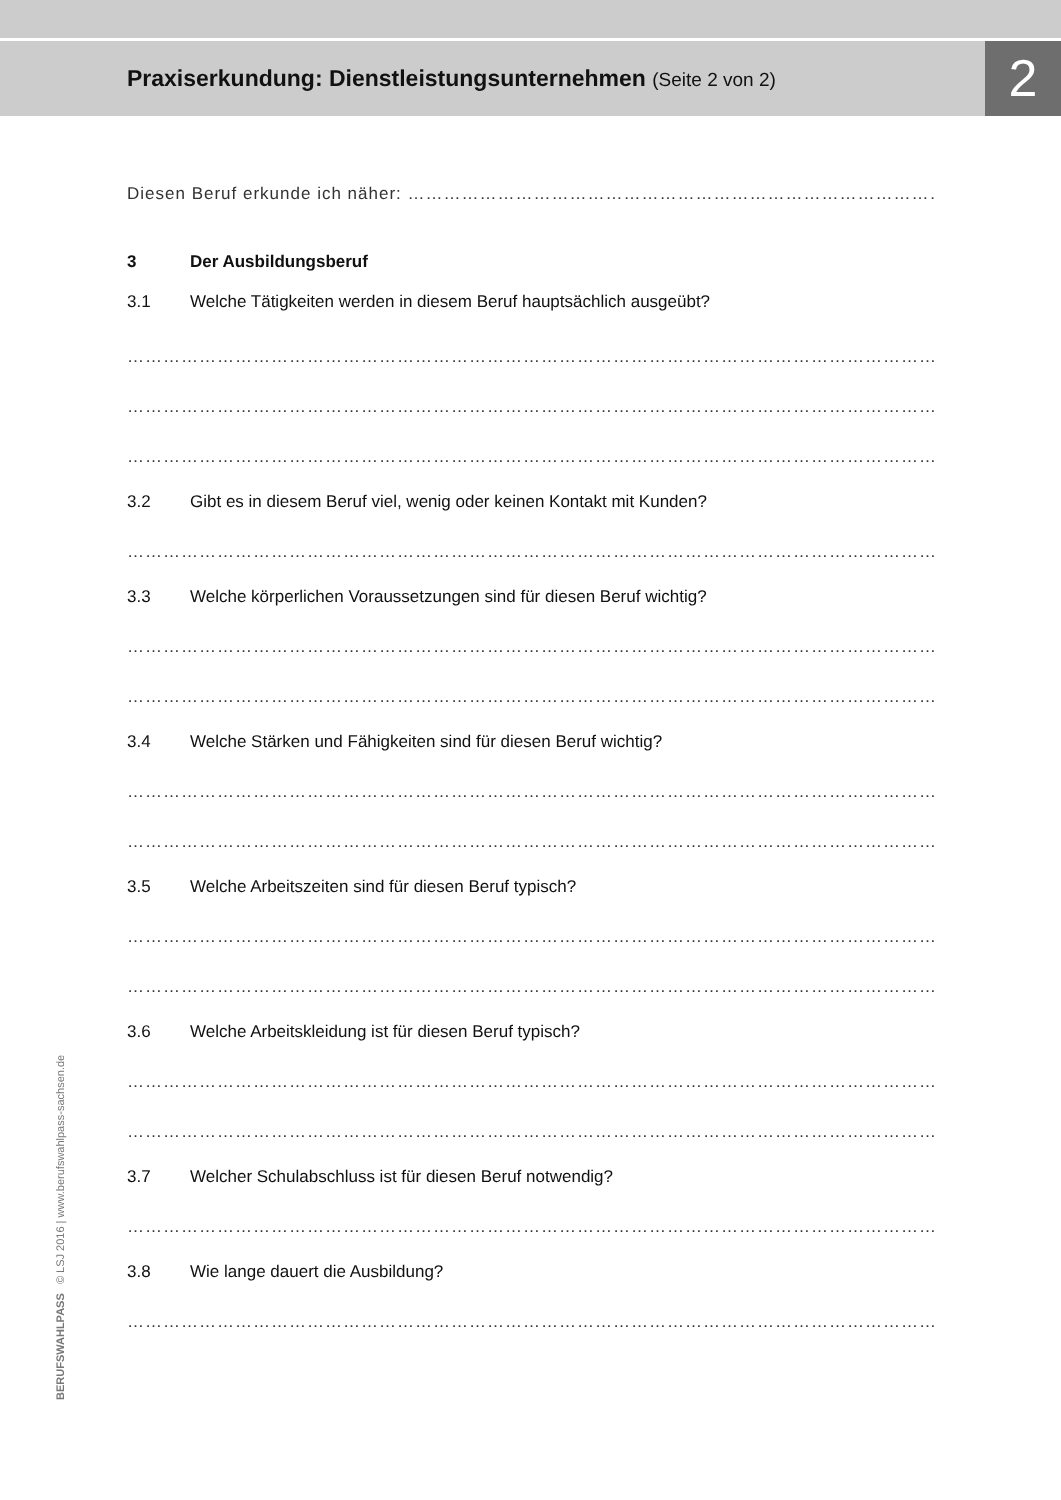Praxiserkundung: Dienstleistungsunternehmen (Seite 2 von 2)
2
Diesen Beruf erkunde ich näher: ……………………………………………………………………………………………
3 Der Ausbildungsberuf
3.1 Welche Tätigkeiten werden in diesem Beruf hauptsächlich ausgeübt?
……………………………………………………………………………………………………………………………………………
……………………………………………………………………………………………………………………………………………
……………………………………………………………………………………………………………………………………………
3.2 Gibt es in diesem Beruf viel, wenig oder keinen Kontakt mit Kunden?
……………………………………………………………………………………………………………………………………………
3.3 Welche körperlichen Voraussetzungen sind für diesen Beruf wichtig?
……………………………………………………………………………………………………………………………………………
……………………………………………………………………………………………………………………………………………
3.4 Welche Stärken und Fähigkeiten sind für diesen Beruf wichtig?
……………………………………………………………………………………………………………………………………………
……………………………………………………………………………………………………………………………………………
3.5 Welche Arbeitszeiten sind für diesen Beruf typisch?
……………………………………………………………………………………………………………………………………………
……………………………………………………………………………………………………………………………………………
3.6 Welche Arbeitskleidung ist für diesen Beruf typisch?
……………………………………………………………………………………………………………………………………………
……………………………………………………………………………………………………………………………………………
3.7 Welcher Schulabschluss ist für diesen Beruf notwendig?
……………………………………………………………………………………………………………………………………………
3.8 Wie lange dauert die Ausbildung?
……………………………………………………………………………………………………………………………………………
BERUFSWAHLPASS © LSJ 2016 | www.berufswahlpass-sachsen.de